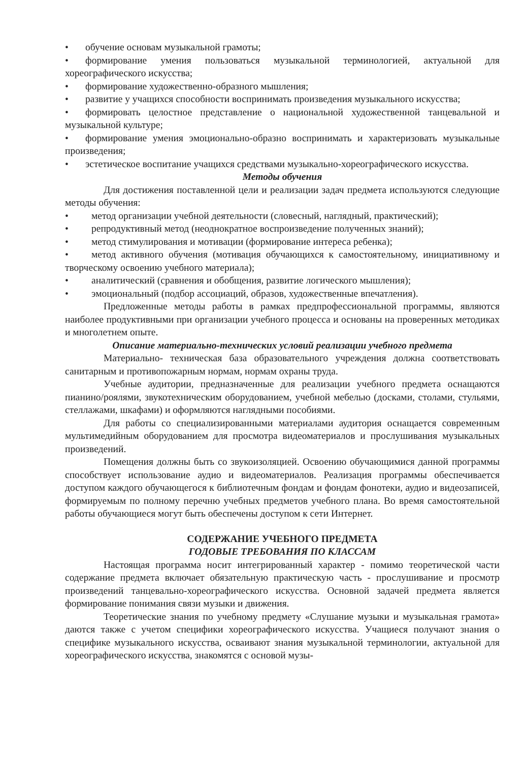• обучение основам музыкальной грамоты;
• формирование умения пользоваться музыкальной терминологией, актуальной для хореографического искусства;
• формирование художественно-образного мышления;
• развитие у учащихся способности воспринимать произведения музыкального искусства;
• формировать целостное представление о национальной художественной танцевальной и музыкальной культуре;
• формирование умения эмоционально-образно воспринимать и характеризовать музыкальные произведения;
• эстетическое воспитание учащихся средствами музыкально-хореографического искусства.
Методы обучения
Для достижения поставленной цели и реализации задач предмета используются следующие методы обучения:
• метод организации учебной деятельности (словесный, наглядный, практический);
• репродуктивный метод (неоднократное воспроизведение полученных знаний);
• метод стимулирования и мотивации (формирование интереса ребенка);
• метод активного обучения (мотивация обучающихся к самостоятельному, инициативному и творческому освоению учебного материала);
• аналитический (сравнения и обобщения, развитие логического мышления);
• эмоциональный (подбор ассоциаций, образов, художественные впечатления).
Предложенные методы работы в рамках предпрофессиональной программы, являются наиболее продуктивными при организации учебного процесса и основаны на проверенных методиках и многолетнем опыте.
Описание материально-технических условий реализации учебного предмета
Материально- техническая база образовательного учреждения должна соответствовать санитарным и противопожарным нормам, нормам охраны труда.
Учебные аудитории, предназначенные для реализации учебного предмета оснащаются пианино/роялями, звукотехническим оборудованием, учебной мебелью (досками, столами, стульями, стеллажами, шкафами) и оформляются наглядными пособиями.
Для работы со специализированными материалами аудитория оснащается современным мультимедийным оборудованием для просмотра видеоматериалов и прослушивания музыкальных произведений.
Помещения должны быть со звукоизоляцией. Освоению обучающимися данной программы способствует использование аудио и видеоматериалов. Реализация программы обеспечивается доступом каждого обучающегося к библиотечным фондам и фондам фонотеки, аудио и видеозаписей, формируемым по полному перечню учебных предметов учебного плана. Во время самостоятельной работы обучающиеся могут быть обеспечены доступом к сети Интернет.
СОДЕРЖАНИЕ УЧЕБНОГО ПРЕДМЕТА
ГОДОВЫЕ ТРЕБОВАНИЯ ПО КЛАССАМ
Настоящая программа носит интегрированный характер - помимо теоретической части содержание предмета включает обязательную практическую часть - прослушивание и просмотр произведений танцевально-хореографического искусства. Основной задачей предмета является формирование понимания связи музыки и движения.
Теоретические знания по учебному предмету «Слушание музыки и музыкальная грамота» даются также с учетом специфики хореографического искусства. Учащиеся получают знания о специфике музыкального искусства, осваивают знания музыкальной терминологии, актуальной для хореографического искусства, знакомятся с основой музы-